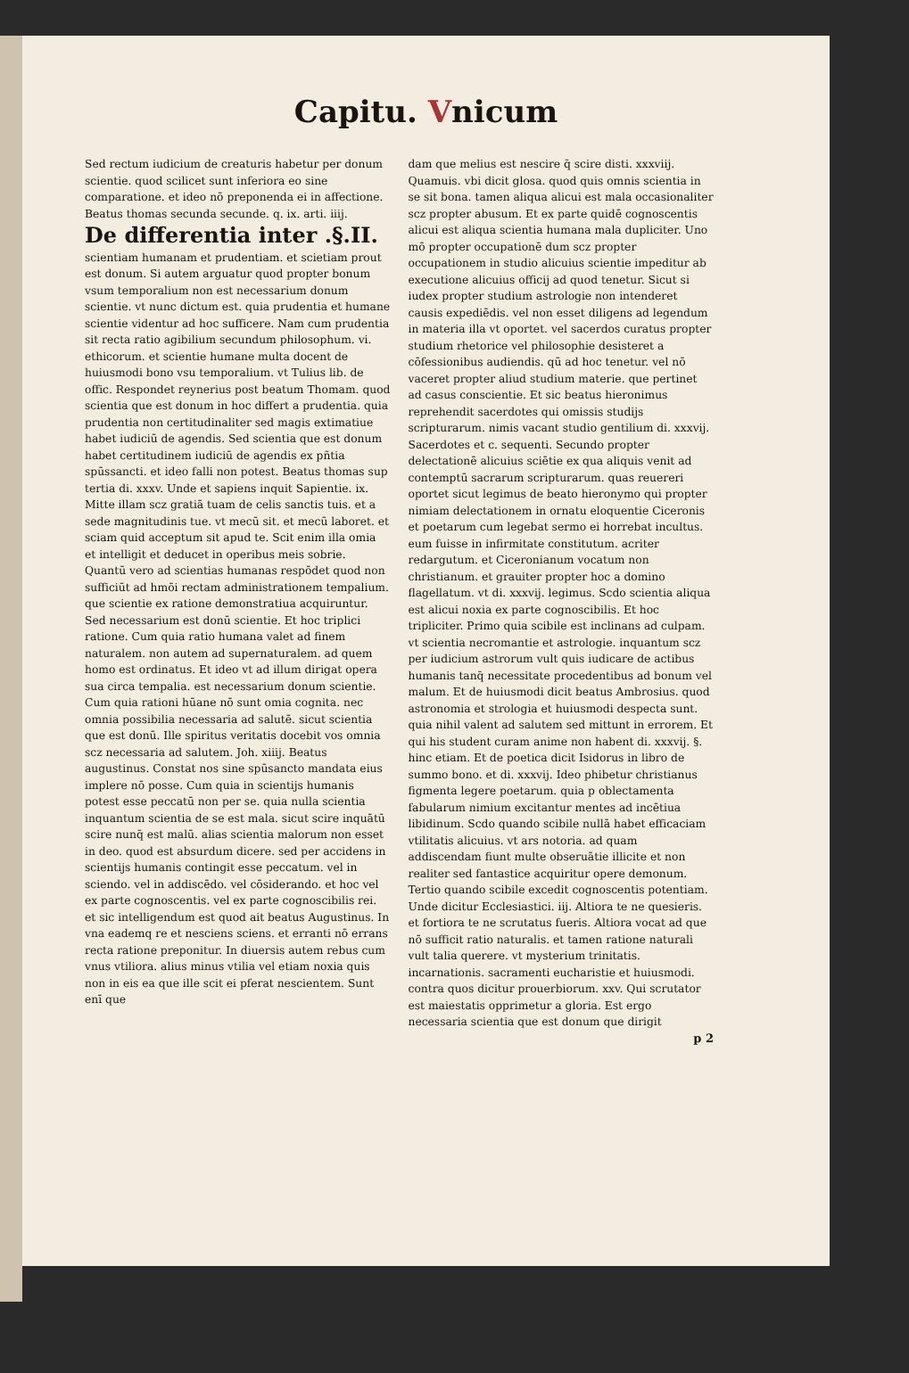Capitu. Vnicum
Sed rectum iudicium de creaturis habetur per donum scientie. quod scilicet sunt inferiora eo sine comparatione. et ideo nō preponenda ei in affectione. Beatus thomas secunda secunde. q. ix. arti. iiij.
De differentia inter .§.II.
scientiam humanam et prudentiam. et scietiam prout est donum. Si autem arguatur quod propter bonum vsum temporalium non est necessarium donum scientie. vt nunc dictum est. quia prudentia et humane scientie videntur ad hoc sufficere. Nam cum prudentia sit recta ratio agibilium secundum philosophum. vi. ethicorum. et scientie humane multa docent de huiusmodi bono vsu temporalium. vt Tulius lib. de offic. Respondet reynerius post beatum Thomam. quod scientia que est donum in hoc differt a prudentia. quia prudentia non certitudinaliter sed magis extimatiue habet iudiciū de agendis. Sed scientia que est donum habet certitudinem iudiciū de agendis ex pñtia spūssancti. et ideo falli non potest. Beatus thomas sup tertia di. xxxv. Unde et sapiens inquit Sapientie. ix. Mitte illam scz gratiā tuam de celis sanctis tuis. et a sede magnitudinis tue. vt mecū sit. et mecū laboret. et sciam quid acceptum sit apud te. Scit enim illa omia et intelligit et deducet in operibus meis sobrie.
Quantū vero ad scientias humanas respōdet quod non sufficiūt ad hmōi rectam administrationem tempalium. que scientie ex ratione demonstratiua acquiruntur. Sed necessarium est donū scientie. Et hoc triplici ratione. Cum quia ratio humana valet ad finem naturalem. non autem ad supernaturalem. ad quem homo est ordinatus. Et ideo vt ad illum dirigat opera sua circa tempalia. est necessarium donum scientie. Cum quia rationi hūane nō sunt omia cognita. nec omnia possibilia necessaria ad salutē. sicut scientia que est donū. Ille spiritus veritatis docebit vos omnia scz necessaria ad salutem. Joh. xiiij. Beatus augustinus. Constat nos sine spūsancto mandata eius implere nō posse. Cum quia in scientijs humanis potest esse peccatū non per se. quia nulla scientia inquantum scientia de se est mala. sicut scire inquātū scire nunq̄ est malū. alias scientia malorum non esset in deo. quod est absurdum dicere. sed per accidens in scientijs humanis contingit esse peccatum. vel in sciendo. vel in addiscēdo. vel cōsiderando. et hoc vel ex parte cognoscentis. vel ex parte cognoscibilis rei. et sic intelligendum est quod ait beatus Augustinus. In vna eademq re et nesciens sciens. et erranti nō errans recta ratione preponitur. In diuersis autem rebus cum vnus vtiliora. alius minus vtilia vel etiam noxia quis non in eis ea que ille scit ei pferat nescientem. Sunt enī que
dam que melius est nescire q̄ scire disti. xxxviij. Quamuis. vbi dicit glosa. quod quis omnis scientia in se sit bona. tamen aliqua alicui est mala occasionaliter scz propter abusum. Et ex parte quidē cognoscentis alicui est aliqua scientia humana mala dupliciter. Uno mō propter occupationē dum scz propter occupationem in studio alicuius scientie impeditur ab executione alicuius officij ad quod tenetur. Sicut si iudex propter studium astrologie non intenderet causis expediēdis. vel non esset diligens ad legendum in materia illa vt oportet. vel sacerdos curatus propter studium rhetorice vel philosophie desisteret a cōfessionibus audiendis. qū ad hoc tenetur. vel nō vaceret propter aliud studium materie. que pertinet ad casus conscientie. Et sic beatus hieronimus reprehendit sacerdotes qui omissis studijs scripturarum. nimis vacant studio gentilium di. xxxvij. Sacerdotes et c. sequenti. Secundo propter delectationē alicuius sciētie ex qua aliquis venit ad contemptū sacrarum scripturarum. quas reuereri oportet sicut legimus de beato hieronymo qui propter nimiam delectationem in ornatu eloquentie Ciceronis et poetarum cum legebat sermo ei horrebat incultus. eum fuisse in infirmitate constitutum. acriter redargutum. et Ciceronianum vocatum non christianum. et grauiter propter hoc a domino flagellatum. vt di. xxxvij. legimus. Scdo scientia aliqua est alicui noxia ex parte cognoscibilis. Et hoc tripliciter. Primo quia scibile est inclinans ad culpam. vt scientia necromantie et astrologie. inquantum scz per iudicium astrorum vult quis iudicare de actibus humanis tanq̄ necessitate procedentibus ad bonum vel malum. Et de huiusmodi dicit beatus Ambrosius. quod astronomia et strologia et huiusmodi despecta sunt. quia nihil valent ad salutem sed mittunt in errorem. Et qui his student curam anime non habent di. xxxvij. §. hinc etiam. Et de poetica dicit Isidorus in libro de summo bono. et di. xxxvij. Ideo phibetur christianus figmenta legere poetarum. quia p oblectamenta fabularum nimium excitantur mentes ad incētiua libidinum. Scdo quando scibile nullā habet efficaciam vtilitatis alicuius. vt ars notoria. ad quam addiscendam fiunt multe obseruātie illicite et non realiter sed fantastice acquiritur opere demonum. Tertio quando scibile excedit cognoscentis potentiam. Unde dicitur Ecclesiastici. iij. Altiora te ne quesieris. et fortiora te ne scrutatus fueris. Altiora vocat ad que nō sufficit ratio naturalis. et tamen ratione naturali vult talia querere. vt mysterium trinitatis. incarnationis. sacramenti eucharistie et huiusmodi. contra quos dicitur prouerbiorum. xxv. Qui scrutator est maiestatis opprimetur a gloria. Est ergo necessaria scientia que est donum que dirigit
p 2